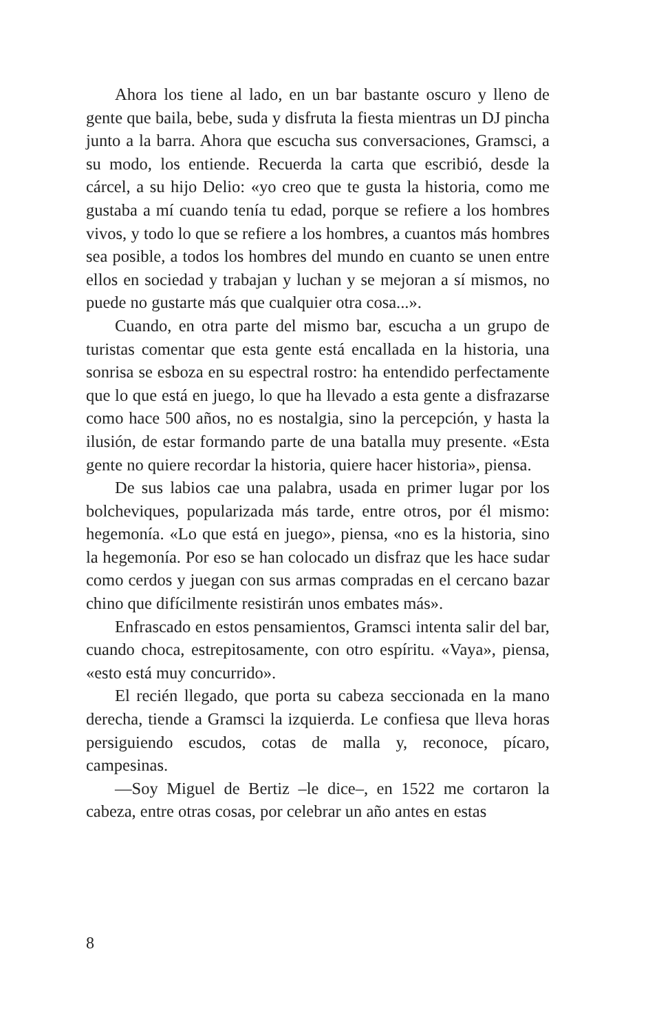Ahora los tiene al lado, en un bar bastante oscuro y lleno de gente que baila, bebe, suda y disfruta la fiesta mientras un DJ pincha junto a la barra. Ahora que escucha sus conversaciones, Gramsci, a su modo, los entiende. Recuerda la carta que escribió, desde la cárcel, a su hijo Delio: «yo creo que te gusta la historia, como me gustaba a mí cuando tenía tu edad, porque se refiere a los hombres vivos, y todo lo que se refiere a los hombres, a cuantos más hombres sea posible, a todos los hombres del mundo en cuanto se unen entre ellos en sociedad y trabajan y luchan y se mejoran a sí mismos, no puede no gustarte más que cualquier otra cosa...».
Cuando, en otra parte del mismo bar, escucha a un grupo de turistas comentar que esta gente está encallada en la historia, una sonrisa se esboza en su espectral rostro: ha entendido perfectamente que lo que está en juego, lo que ha llevado a esta gente a disfrazarse como hace 500 años, no es nostalgia, sino la percepción, y hasta la ilusión, de estar formando parte de una batalla muy presente. «Esta gente no quiere recordar la historia, quiere hacer historia», piensa.
De sus labios cae una palabra, usada en primer lugar por los bolcheviques, popularizada más tarde, entre otros, por él mismo: hegemonía. «Lo que está en juego», piensa, «no es la historia, sino la hegemonía. Por eso se han colocado un disfraz que les hace sudar como cerdos y juegan con sus armas compradas en el cercano bazar chino que difícilmente resistirán unos embates más».
Enfrascado en estos pensamientos, Gramsci intenta salir del bar, cuando choca, estrepitosamente, con otro espíritu. «Vaya», piensa, «esto está muy concurrido».
El recién llegado, que porta su cabeza seccionada en la mano derecha, tiende a Gramsci la izquierda. Le confiesa que lleva horas persiguiendo escudos, cotas de malla y, reconoce, pícaro, campesinas.
—Soy Miguel de Bertiz –le dice–, en 1522 me cortaron la cabeza, entre otras cosas, por celebrar un año antes en estas
8